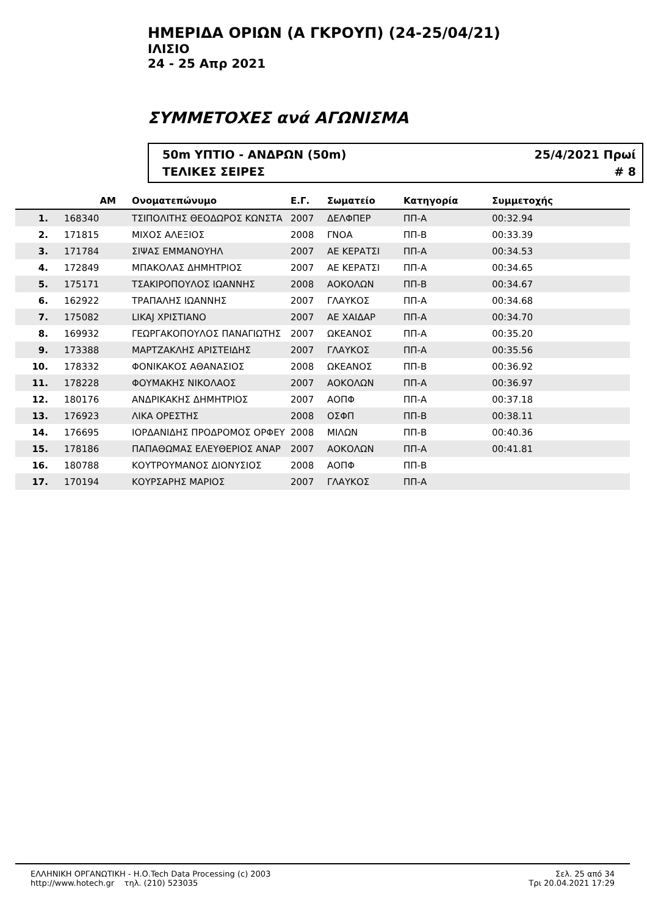ΗΜΕΡΙΔΑ ΟΡΙΩΝ (Α ΓΚΡΟΥΠ) (24-25/04/21)
ΙΛΙΣΙΟ
24 - 25 Απρ 2021
ΣΥΜΜΕΤΟΧΕΣ ανά ΑΓΩΝΙΣΜΑ
50m ΥΠΤΙΟ - ΑΝΔΡΩΝ (50m) 25/4/2021 Πρωί
ΤΕΛΙΚΕΣ ΣΕΙΡΕΣ # 8
| | ΑΜ | Ονοματεπώνυμο | Ε.Γ. | Σωματείο | Κατηγορία | Συμμετοχής |
| --- | --- | --- | --- | --- | --- | --- |
| 1. | 168340 | ΤΣΙΠΟΛΙΤΗΣ ΘΕΟΔΩΡΟΣ ΚΩΝΣΤΑ | 2007 | ΔΕΛΦΠΕΡ | ΠΠ-Α | 00:32.94 |
| 2. | 171815 | ΜΙΧΟΣ ΑΛΕΞΙΟΣ | 2008 | ΓΝΟΑ | ΠΠ-Β | 00:33.39 |
| 3. | 171784 | ΣΙΨΑΣ ΕΜΜΑΝΟΥΗΛ | 2007 | ΑΕ ΚΕΡΑΤΣΙ | ΠΠ-Α | 00:34.53 |
| 4. | 172849 | ΜΠΑΚΟΛΑΣ ΔΗΜΗΤΡΙΟΣ | 2007 | ΑΕ ΚΕΡΑΤΣΙ | ΠΠ-Α | 00:34.65 |
| 5. | 175171 | ΤΣΑΚΙΡΟΠΟΥΛΟΣ ΙΩΑΝΝΗΣ | 2008 | ΑΟΚΟΛΩΝ | ΠΠ-Β | 00:34.67 |
| 6. | 162922 | ΤΡΑΠΑΛΗΣ ΙΩΑΝΝΗΣ | 2007 | ΓΛΑΥΚΟΣ | ΠΠ-Α | 00:34.68 |
| 7. | 175082 | LIKAJ ΧΡΙΣΤΙΑΝΟ | 2007 | ΑΕ ΧΑΙΔΑΡ | ΠΠ-Α | 00:34.70 |
| 8. | 169932 | ΓΕΩΡΓΑΚΟΠΟΥΛΟΣ ΠΑΝΑΓΙΩΤΗΣ | 2007 | ΩΚΕΑΝΟΣ | ΠΠ-Α | 00:35.20 |
| 9. | 173388 | ΜΑΡΤΖΑΚΛΗΣ ΑΡΙΣΤΕΙΔΗΣ | 2007 | ΓΛΑΥΚΟΣ | ΠΠ-Α | 00:35.56 |
| 10. | 178332 | ΦΟΝΙΚΑΚΟΣ ΑΘΑΝΑΣΙΟΣ | 2008 | ΩΚΕΑΝΟΣ | ΠΠ-Β | 00:36.92 |
| 11. | 178228 | ΦΟΥΜΑΚΗΣ ΝΙΚΟΛΑΟΣ | 2007 | ΑΟΚΟΛΩΝ | ΠΠ-Α | 00:36.97 |
| 12. | 180176 | ΑΝΔΡΙΚΑΚΗΣ ΔΗΜΗΤΡΙΟΣ | 2007 | ΑΟΠΦ | ΠΠ-Α | 00:37.18 |
| 13. | 176923 | ΛΙΚΑ ΟΡΕΣΤΗΣ | 2008 | ΟΣΦΠ | ΠΠ-Β | 00:38.11 |
| 14. | 176695 | ΙΟΡΔΑΝΙΔΗΣ ΠΡΟΔΡΟΜΟΣ ΟΡΦΕΥ | 2008 | ΜΙΛΩΝ | ΠΠ-Β | 00:40.36 |
| 15. | 178186 | ΠΑΠΑΘΩΜΑΣ ΕΛΕΥΘΕΡΙΟΣ ΑΝΑΡ | 2007 | ΑΟΚΟΛΩΝ | ΠΠ-Α | 00:41.81 |
| 16. | 180788 | ΚΟΥΤΡΟΥΜΑΝΟΣ ΔΙΟΝΥΣΙΟΣ | 2008 | ΑΟΠΦ | ΠΠ-Β | |
| 17. | 170194 | ΚΟΥΡΣΑΡΗΣ ΜΑΡΙΟΣ | 2007 | ΓΛΑΥΚΟΣ | ΠΠ-Α | |
ΕΛΛΗΝΙΚΗ ΟΡΓΑΝΩΤΙΚΗ - Η.Ο.Tech Data Processing (c) 2003
http://www.hotech.gr τηλ. (210) 523035
Σελ. 25 από 34
Τρι 20.04.2021 17:29